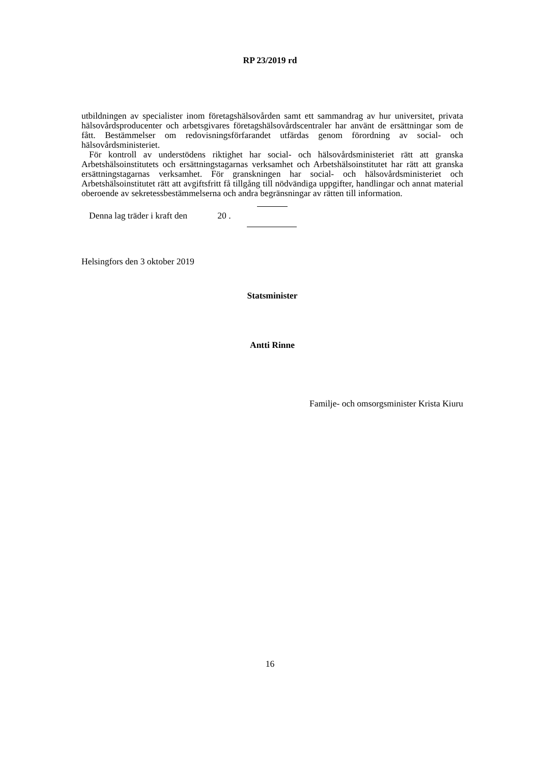RP 23/2019 rd
utbildningen av specialister inom företagshälsovården samt ett sammandrag av hur universitet, privata hälsovårdsproducenter och arbetsgivares företagshälsovårdscentraler har använt de er­sättningar som de fått. Bestämmelser om redovisningsförfarandet utfärdas genom förordning av social- och hälsovårdsministeriet.
För kontroll av understödens riktighet har social- och hälsovårdsministeriet rätt att granska Arbetshälsoinstitutets och ersättningstagarnas verksamhet och Arbetshälsoinstitutet har rätt att granska ersättningstagarnas verksamhet. För granskningen har social- och hälsovårdsministe­riet och Arbetshälsoinstitutet rätt att avgiftsfritt få tillgång till nödvändiga uppgifter, handling­ar och annat material oberoende av sekretessbestämmelserna och andra begränsningar av rät­ten till information.
Denna lag träder i kraft den 20 .
Helsingfors den 3 oktober 2019
Statsminister
Antti Rinne
Familje- och omsorgsminister Krista Kiuru
16